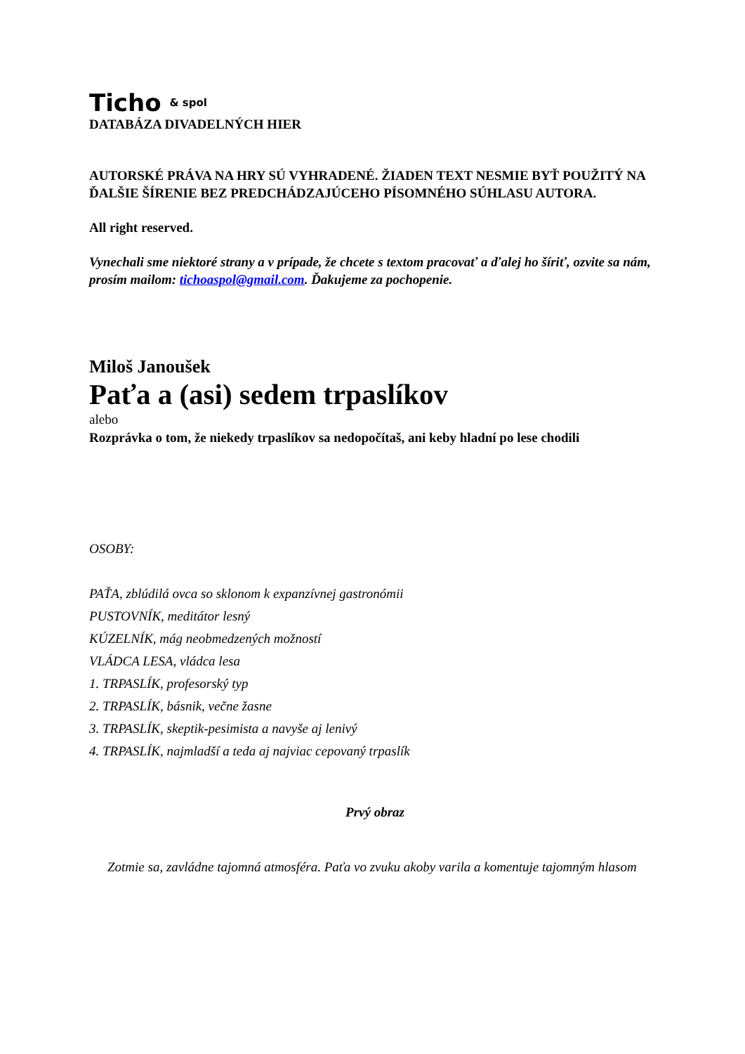Ticho & spol
DATABÁZA DIVADELNÝCH HIER
AUTORSKÉ PRÁVA NA HRY SÚ VYHRADENÉ. ŽIADEN TEXT NESMIE BYŤ POUŽITÝ NA ĎALŠIE ŠÍRENIE BEZ PREDCHÁDZAJÚCEHO PÍSOMNÉHO SÚHLASU AUTORA.
All right reserved.
Vynechali sme niektoré strany a v prípade, že chcete s textom pracovať a ďalej ho šíriť, ozvite sa nám, prosím mailom: tichoaspol@gmail.com. Ďakujeme za pochopenie.
Miloš Janoušek
Paťa a (asi) sedem trpaslíkov
alebo
Rozprávka o tom, že niekedy trpaslíkov sa nedopočítaš, ani keby hladní po lese chodili
OSOBY:
PAŤA, zblúdilá ovca so sklonom k expanzívnej gastronómii
PUSTOVNÍK, meditátor lesný
KÚZELNÍK, mág neobmedzených možností
VLÁDCA LESA, vládca lesa
1. TRPASLÍK, profesorský typ
2. TRPASLÍK, básnik, večne žasne
3. TRPASLÍK, skeptik-pesimista a navyše aj lenivý
4. TRPASLÍK, najmladší a teda aj najviac cepovaný trpaslík
Prvý obraz
Zotmie sa, zavládne tajomná atmosféra. Paťa vo zvuku akoby varila a komentuje tajomným hlasom